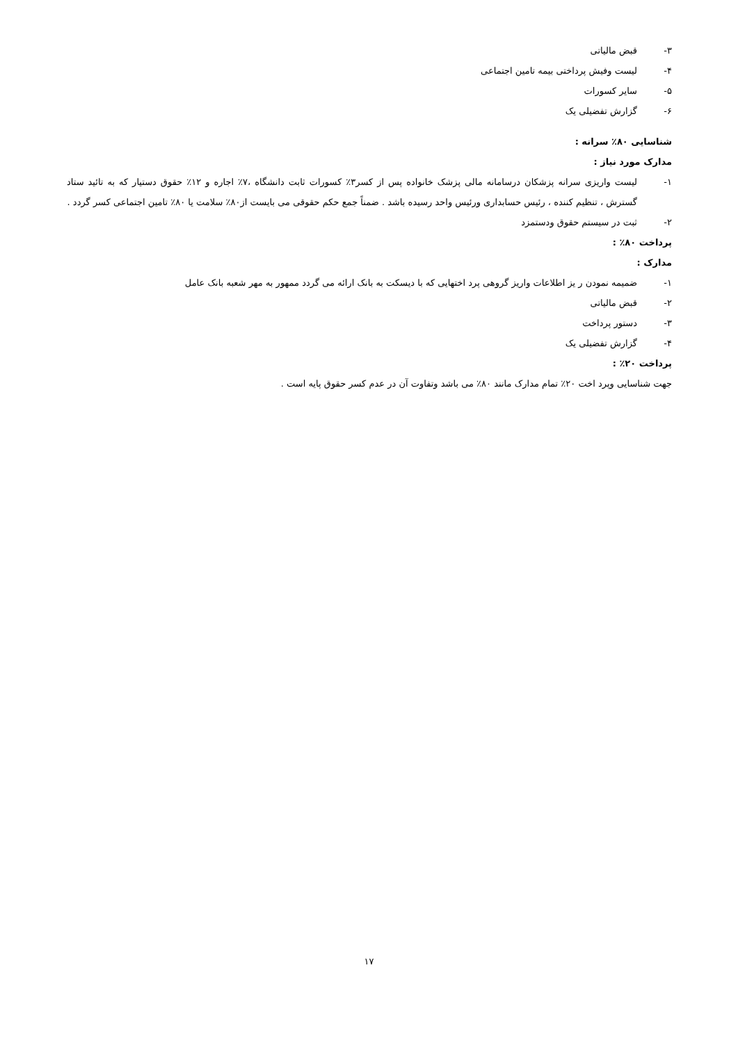۳-قبض مالیاتی
۴-لیست وفیش پرداختی بیمه تامین اجتماعی
۵-سایر کسورات
۶-گزارش تفضیلی یک
شناسایی ۸۰٪ سرانه :
مدارک مورد نیاز :
۱-لیست واریزی سرانه پزشکان درسامانه مالی پزشک خانواده پس از کسر۳٪ کسورات ثابت دانشگاه ،۷٪ اجاره و ۱۲٪ حقوق دستیار که به تائید ستاد گسترش ، تنظیم کننده ، رئیس حسابداری ورئیس واحد رسیده باشد . ضمناً جمع حکم حقوقی می بایست از۸۰٪ سلامت یا ۸۰٪ تامین اجتماعی کسر گردد .
۲-ثبت در سیستم حقوق ودستمزد
پرداخت ۸۰٪ :
مدارک :
۱-ضمیمه نمودن ر یز اطلاعات واریز گروهی پرد اختهایی که با دیسکت به بانک ارائه می گردد ممهور به مهر شعبه بانک عامل
۲-قبض مالیاتی
۳-دستور پرداخت
۴-گزارش تفضیلی یک
پرداخت ۲۰٪ :
جهت شناسایی وپرد اخت ۲۰٪ تمام مدارک مانند ۸۰٪ می باشد وتفاوت آن در عدم کسر حقوق پایه است .
۱۷